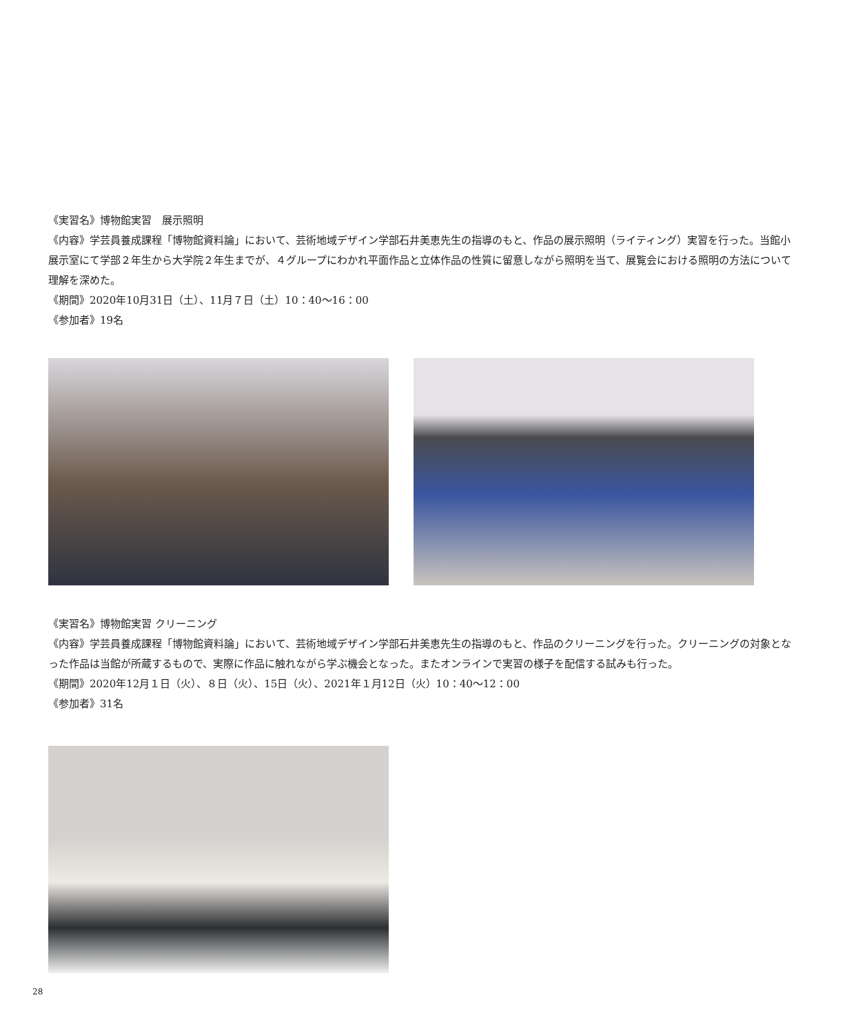《実習名》博物館実習　展示照明
《内容》学芸員養成課程「博物館資料論」において、芸術地域デザイン学部石井美恵先生の指導のもと、作品の展示照明（ライティング）実習を行った。当館小展示室にて学部２年生から大学院２年生までが、４グループにわかれ平面作品と立体作品の性質に留意しながら照明を当て、展覧会における照明の方法について理解を深めた。
《期間》2020年10月31日（土）、11月７日（土）10：40〜16：00
《参加者》19名
《実習名》博物館実習 クリーニング
《内容》学芸員養成課程「博物館資料論」において、芸術地域デザイン学部石井美恵先生の指導のもと、作品のクリーニングを行った。クリーニングの対象となった作品は当館が所蔵するもので、実際に作品に触れながら学ぶ機会となった。またオンラインで実習の様子を配信する試みも行った。
《期間》2020年12月１日（火）、８日（火）、15日（火）、2021年１月12日（火）10：40〜12：00
《参加者》31名
28